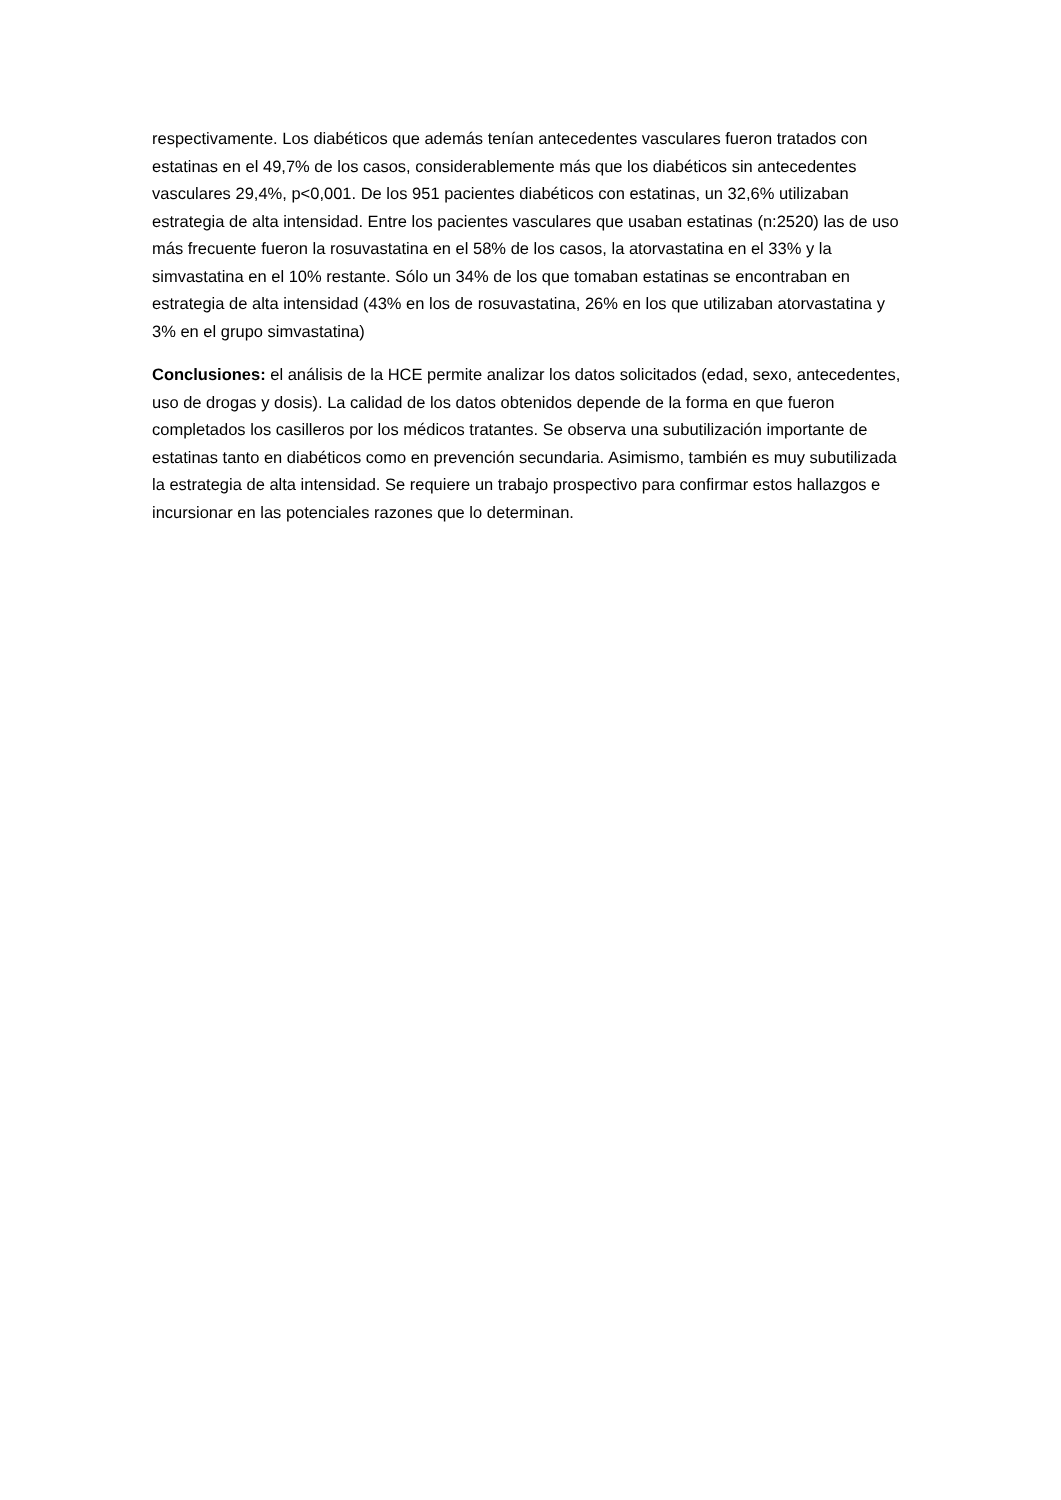respectivamente. Los diabéticos que además tenían antecedentes vasculares fueron tratados con estatinas en el 49,7% de los casos, considerablemente más que los diabéticos sin antecedentes vasculares 29,4%, p<0,001. De los 951 pacientes diabéticos con estatinas, un 32,6% utilizaban estrategia de alta intensidad. Entre los pacientes vasculares que usaban estatinas (n:2520) las de uso más frecuente fueron la rosuvastatina en el 58% de los casos, la atorvastatina en el 33% y la simvastatina en el 10% restante. Sólo un 34% de los que tomaban estatinas se encontraban en estrategia de alta intensidad (43% en los de rosuvastatina, 26% en los que utilizaban atorvastatina y 3% en el grupo simvastatina)
Conclusiones: el análisis de la HCE permite analizar los datos solicitados (edad, sexo, antecedentes, uso de drogas y dosis). La calidad de los datos obtenidos depende de la forma en que fueron completados los casilleros por los médicos tratantes. Se observa una subutilización importante de estatinas tanto en diabéticos como en prevención secundaria. Asimismo, también es muy subutilizada la estrategia de alta intensidad. Se requiere un trabajo prospectivo para confirmar estos hallazgos e incursionar en las potenciales razones que lo determinan.